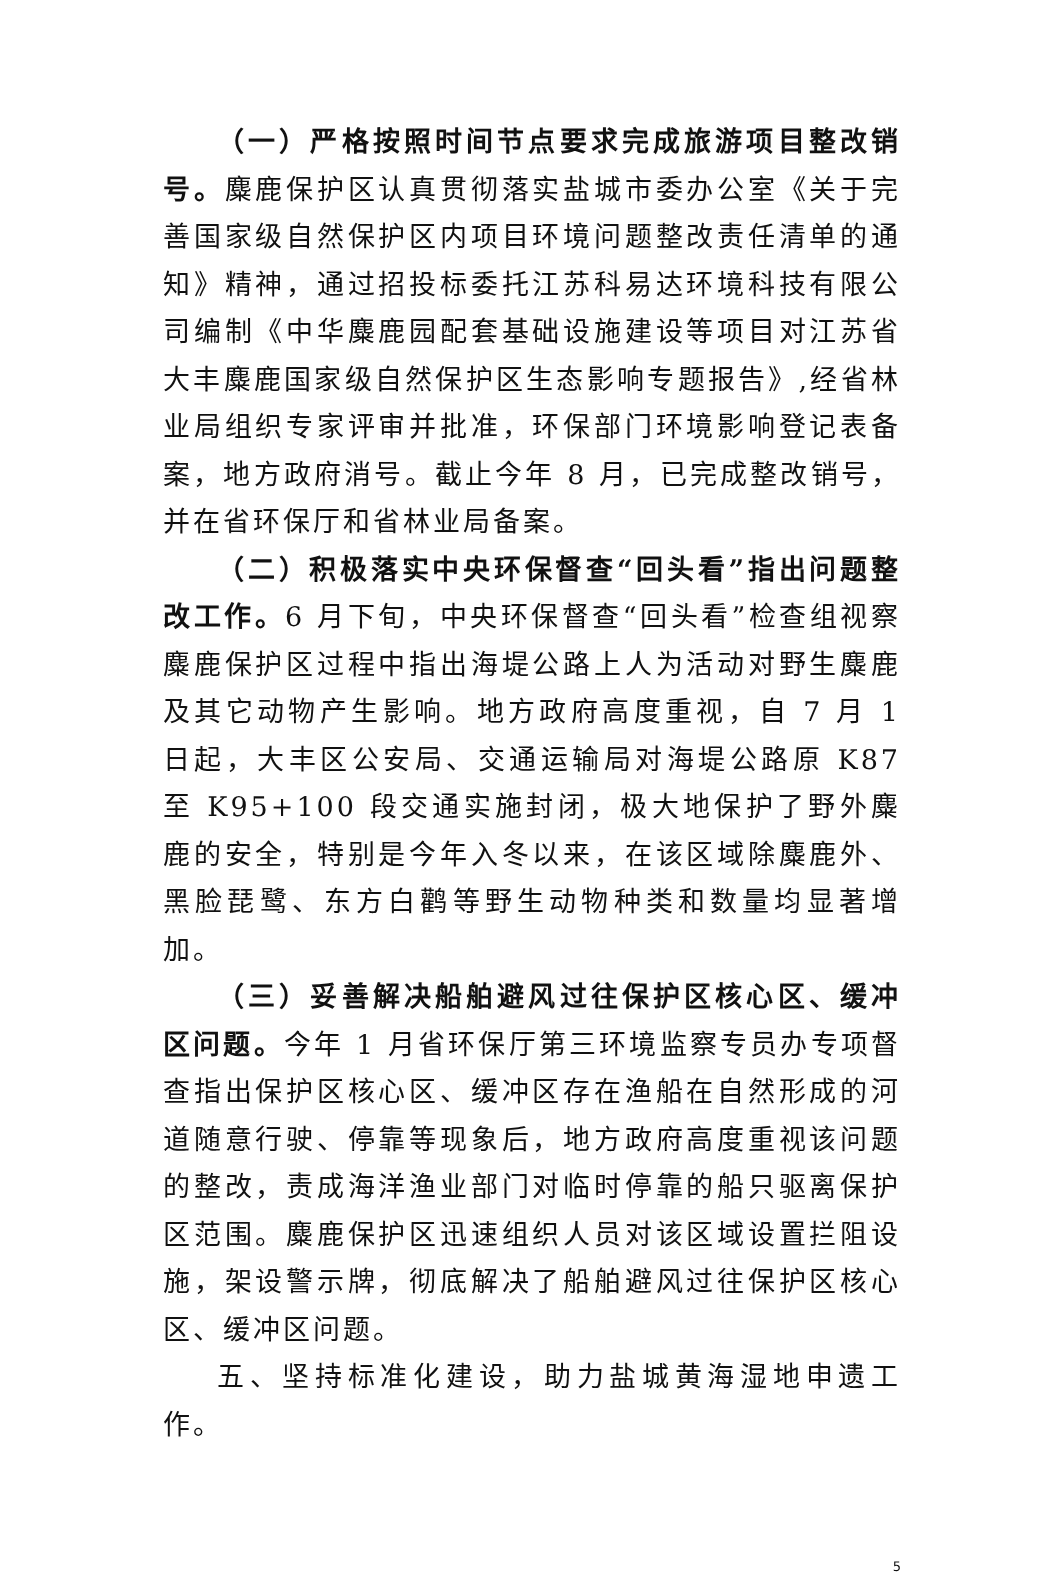（一）严格按照时间节点要求完成旅游项目整改销号。麋鹿保护区认真贯彻落实盐城市委办公室《关于完善国家级自然保护区内项目环境问题整改责任清单的通知》精神，通过招投标委托江苏科易达环境科技有限公司编制《中华麋鹿园配套基础设施建设等项目对江苏省大丰麋鹿国家级自然保护区生态影响专题报告》,经省林业局组织专家评审并批准，环保部门环境影响登记表备案，地方政府消号。截止今年 8 月，已完成整改销号，并在省环保厅和省林业局备案。
（二）积极落实中央环保督查“回头看”指出问题整改工作。6 月下旬，中央环保督查“回头看”检查组视察麋鹿保护区过程中指出海堤公路上人为活动对野生麋鹿及其它动物产生影响。地方政府高度重视，自 7 月 1 日起，大丰区公安局、交通运输局对海堤公路原 K87 至 K95+100 段交通实施封闭，极大地保护了野外麋鹿的安全，特别是今年入冬以来，在该区域除麋鹿外、黑脸琵鹭、东方白鹳等野生动物种类和数量均显著增加。
（三）妥善解决船舶避风过往保护区核心区、缓冲区问题。今年 1 月省环保厅第三环境监察专员办专项督查指出保护区核心区、缓冲区存在渔船在自然形成的河道随意行驶、停靠等现象后，地方政府高度重视该问题的整改，责成海洋渔业部门对临时停靠的船只驱离保护区范围。麋鹿保护区迅速组织人员对该区域设置拦阻设施，架设警示牌，彻底解决了船舶避风过往保护区核心区、缓冲区问题。
五、坚持标准化建设，助力盐城黄海湿地申遗工作。
5